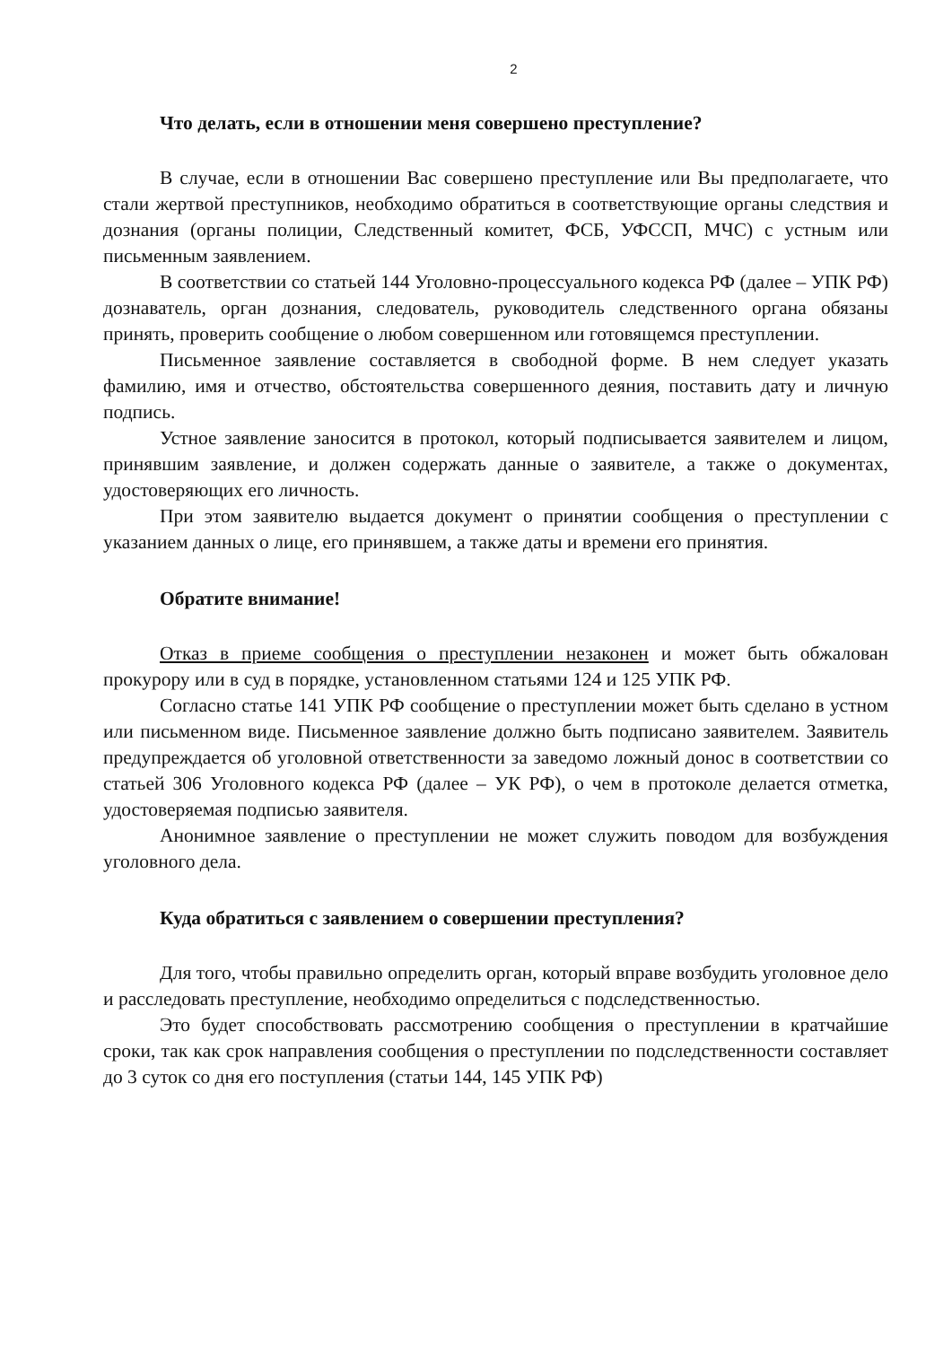2
Что делать, если в отношении меня совершено преступление?
В случае, если в отношении Вас совершено преступление или Вы предполагаете, что стали жертвой преступников, необходимо обратиться в соответствующие органы следствия и дознания (органы полиции, Следственный комитет, ФСБ, УФССП, МЧС) с устным или письменным заявлением.
В соответствии со статьей 144 Уголовно-процессуального кодекса РФ (далее – УПК РФ) дознаватель, орган дознания, следователь, руководитель следственного органа обязаны принять, проверить сообщение о любом совершенном или готовящемся преступлении.
Письменное заявление составляется в свободной форме. В нем следует указать фамилию, имя и отчество, обстоятельства совершенного деяния, поставить дату и личную подпись.
Устное заявление заносится в протокол, который подписывается заявителем и лицом, принявшим заявление, и должен содержать данные о заявителе, а также о документах, удостоверяющих его личность.
При этом заявителю выдается документ о принятии сообщения о преступлении с указанием данных о лице, его принявшем, а также даты и времени его принятия.
Обратите внимание!
Отказ в приеме сообщения о преступлении незаконен и может быть обжалован прокурору или в суд в порядке, установленном статьями 124 и 125 УПК РФ.
Согласно статье 141 УПК РФ сообщение о преступлении может быть сделано в устном или письменном виде. Письменное заявление должно быть подписано заявителем. Заявитель предупреждается об уголовной ответственности за заведомо ложный донос в соответствии со статьей 306 Уголовного кодекса РФ (далее – УК РФ), о чем в протоколе делается отметка, удостоверяемая подписью заявителя.
Анонимное заявление о преступлении не может служить поводом для возбуждения уголовного дела.
Куда обратиться с заявлением о совершении преступления?
Для того, чтобы правильно определить орган, который вправе возбудить уголовное дело и расследовать преступление, необходимо определиться с подследственностью.
Это будет способствовать рассмотрению сообщения о преступлении в кратчайшие сроки, так как срок направления сообщения о преступлении по подследственности составляет до 3 суток со дня его поступления (статьи 144, 145 УПК РФ)